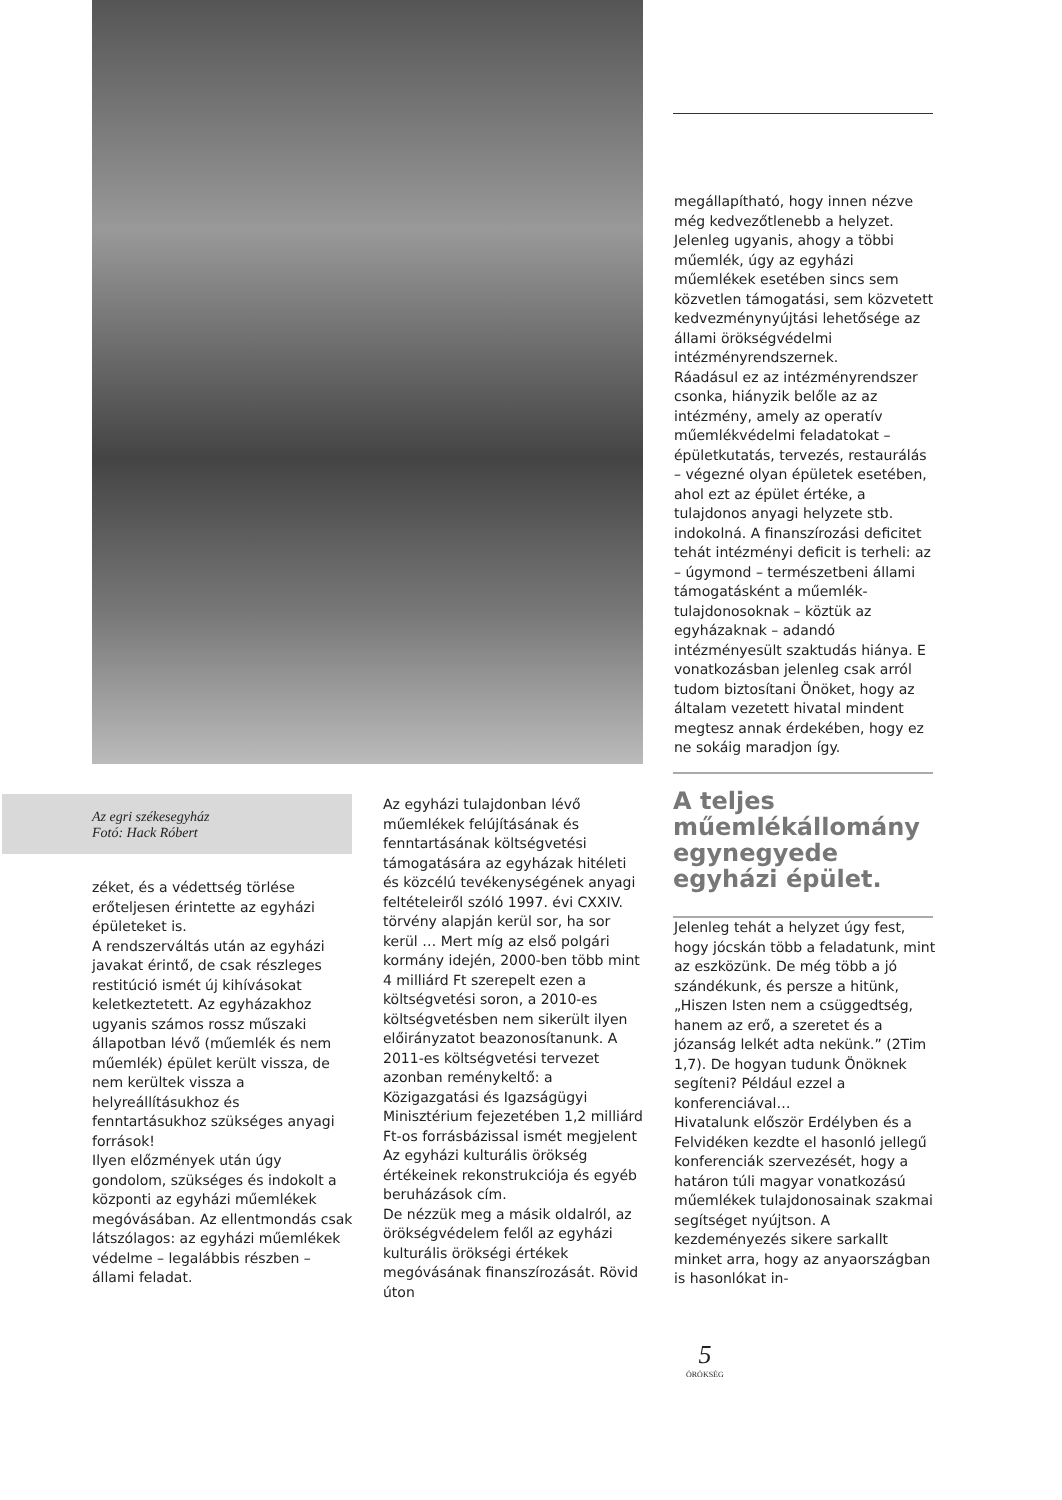megállapítható, hogy innen nézve még kedvezőtlenebb a helyzet. Jelenleg ugyanis, ahogy a többi műemlék, úgy az egyházi műemlékek esetében sincs sem közvetlen támogatási, sem közvetett kedvezménynyújtási lehetősége az állami örökségvédelmi intézményrendszernek.
Ráadásul ez az intézményrendszer csonka, hiányzik belőle az az intézmény, amely az operatív műemlékvédelmi feladatokat – épületkutatás, tervezés, restaurálás – végezné olyan épületek esetében, ahol ezt az épület értéke, a tulajdonos anyagi helyzete stb. indokolná. A finanszírozási deficitet tehát intézményi deficit is terheli: az – úgymond – természetbeni állami támogatásként a műemlék-tulajdonosoknak – köztük az egyházaknak – adandó intézményesült szaktudás hiánya. E vonatkozásban jelenleg csak arról tudom biztosítani Önöket, hogy az általam vezetett hivatal mindent megtesz annak érdekében, hogy ez ne sokáig maradjon így.
A teljes műemlékállomány egynegyede egyházi épület.
Az egri székesegyház
Fotó: Hack Róbert
zéket, és a védettség törlése erőteljesen érintette az egyházi épületeket is.
A rendszerváltás után az egyházi javakat érintő, de csak részleges restitúció ismét új kihívásokat keletkeztetett. Az egyházakhoz ugyanis számos rossz műszaki állapotban lévő (műemlék és nem műemlék) épület került vissza, de nem kerültek vissza a helyreállításukhoz és fenntartásukhoz szükséges anyagi források!
Ilyen előzmények után úgy gondolom, szükséges és indokolt a központi az egyházi műemlékek megóvásában. Az ellentmondás csak látszólagos: az egyházi műemlékek védelme – legalábbis részben – állami feladat.
Az egyházi tulajdonban lévő műemlékek felújításának és fenntartásának költségvetési támogatására az egyházak hitéleti és közcélú tevékenységének anyagi feltételeiről szóló 1997. évi CXXIV. törvény alapján kerül sor, ha sor kerül … Mert míg az első polgári kormány idején, 2000-ben több mint 4 milliárd Ft szerepelt ezen a költségvetési soron, a 2010-es költségvetésben nem sikerült ilyen előirányzatot beazonosítanunk. A 2011-es költségvetési tervezet azonban reménykeltő: a Közigazgatási és Igazságügyi Minisztérium fejezetében 1,2 milliárd Ft-os forrásbázissal ismét megjelent Az egyházi kulturális örökség értékeinek rekonstrukciója és egyéb beruházások cím.
De nézzük meg a másik oldalról, az örökségvédelem felől az egyházi kulturális örökségi értékek megóvásának finanszírozását. Rövid úton
Jelenleg tehát a helyzet úgy fest, hogy jócskán több a feladatunk, mint az eszközünk. De még több a jó szándékunk, és persze a hitünk, „Hiszen Isten nem a csüggedtség, hanem az erő, a szeretet és a józanság lelkét adta nekünk.” (2Tim 1,7). De hogyan tudunk Önöknek segíteni? Például ezzel a konferenciával…
Hivatalunk először Erdélyben és a Felvidéken kezdte el hasonló jellegű konferenciák szervezését, hogy a határon túli magyar vonatkozású műemlékek tulajdonosainak szakmai segítséget nyújtson. A kezdeményezés sikere sarkallt minket arra, hogy az anyaországban is hasonlókat in-
5
ÖRÖKSÉG